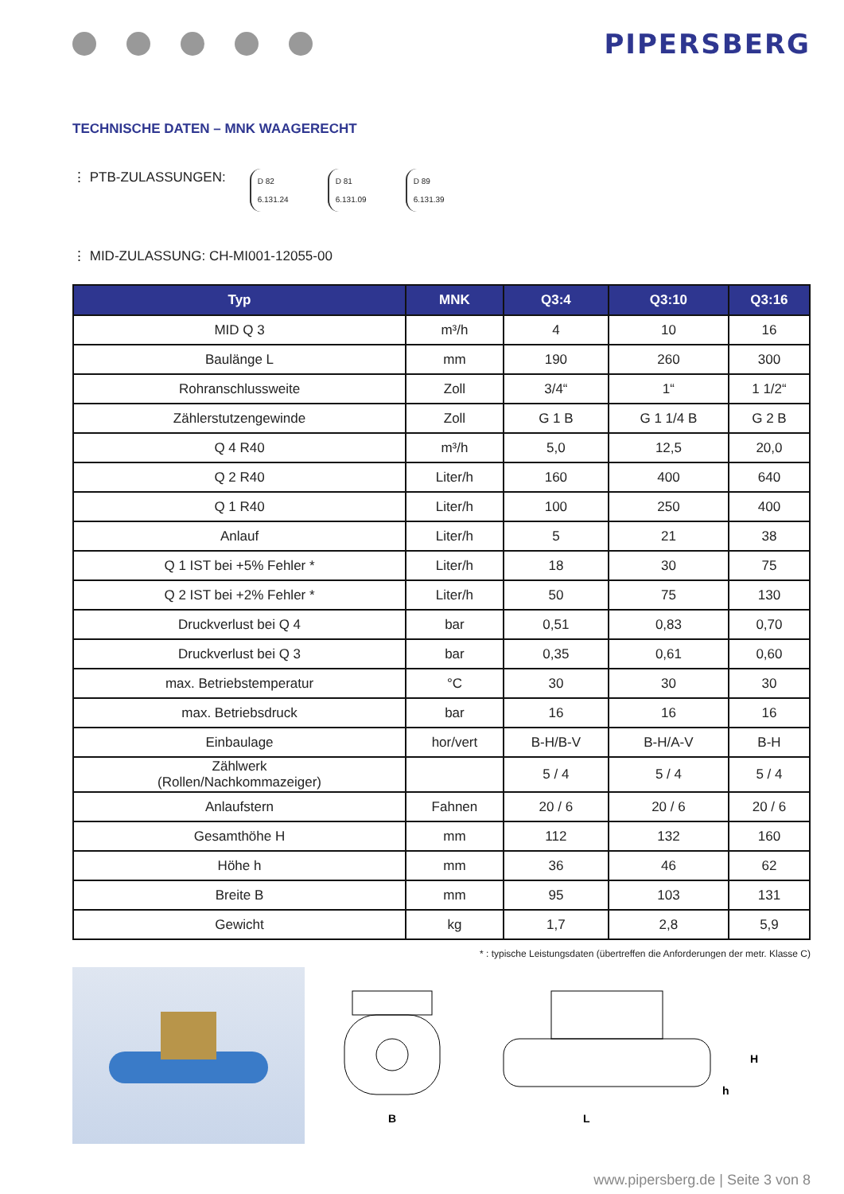PIPERSBERG
TECHNISCHE DATEN – MNK WAAGERECHT
⋮ PTB-ZULASSUNGEN:
D 82
6.131.24
D 81
6.131.09
D 89
6.131.39
⋮ MID-ZULASSUNG: CH-MI001-12055-00
| Typ | MNK | Q3:4 | Q3:10 | Q3:16 |
| --- | --- | --- | --- | --- |
| MID Q 3 | m³/h | 4 | 10 | 16 |
| Baulänge L | mm | 190 | 260 | 300 |
| Rohranschlussweite | Zoll | 3/4“ | 1“ | 1 1/2“ |
| Zählerstutzengewinde | Zoll | G 1 B | G 1 1/4 B | G 2 B |
| Q 4 R40 | m³/h | 5,0 | 12,5 | 20,0 |
| Q 2 R40 | Liter/h | 160 | 400 | 640 |
| Q 1 R40 | Liter/h | 100 | 250 | 400 |
| Anlauf | Liter/h | 5 | 21 | 38 |
| Q 1 IST bei +5% Fehler * | Liter/h | 18 | 30 | 75 |
| Q 2 IST bei +2% Fehler * | Liter/h | 50 | 75 | 130 |
| Druckverlust bei Q 4 | bar | 0,51 | 0,83 | 0,70 |
| Druckverlust bei Q 3 | bar | 0,35 | 0,61 | 0,60 |
| max. Betriebstemperatur | °C | 30 | 30 | 30 |
| max. Betriebsdruck | bar | 16 | 16 | 16 |
| Einbaulage | hor/vert | B-H/B-V | B-H/A-V | B-H |
| Zählwerk (Rollen/Nachkommazeiger) | | 5 / 4 | 5 / 4 | 5 / 4 |
| Anlaufstern | Fahnen | 20 / 6 | 20 / 6 | 20 / 6 |
| Gesamthöhe H | mm | 112 | 132 | 160 |
| Höhe h | mm | 36 | 46 | 62 |
| Breite B | mm | 95 | 103 | 131 |
| Gewicht | kg | 1,7 | 2,8 | 5,9 |
* : typische Leistungsdaten (übertreffen die Anforderungen der metr. Klasse C)
B
L
H
h
www.pipersberg.de | Seite 3 von 8